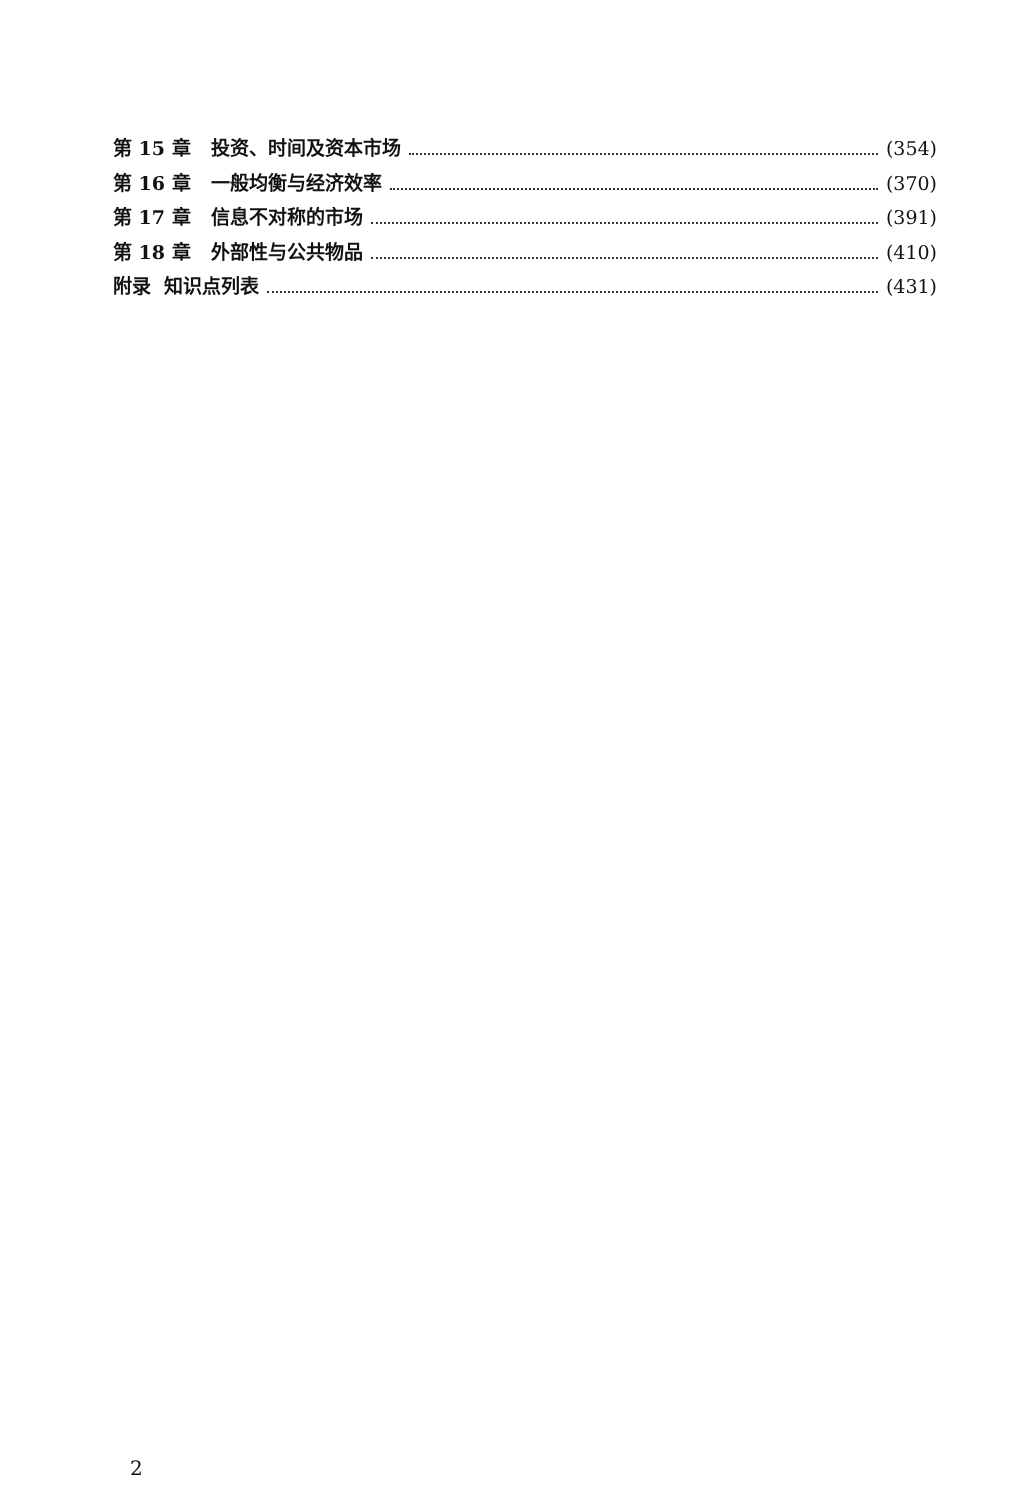第 15 章 投资、时间及资本市场 (354)
第 16 章 一般均衡与经济效率 (370)
第 17 章 信息不对称的市场 (391)
第 18 章 外部性与公共物品 (410)
附录 知识点列表 (431)
2